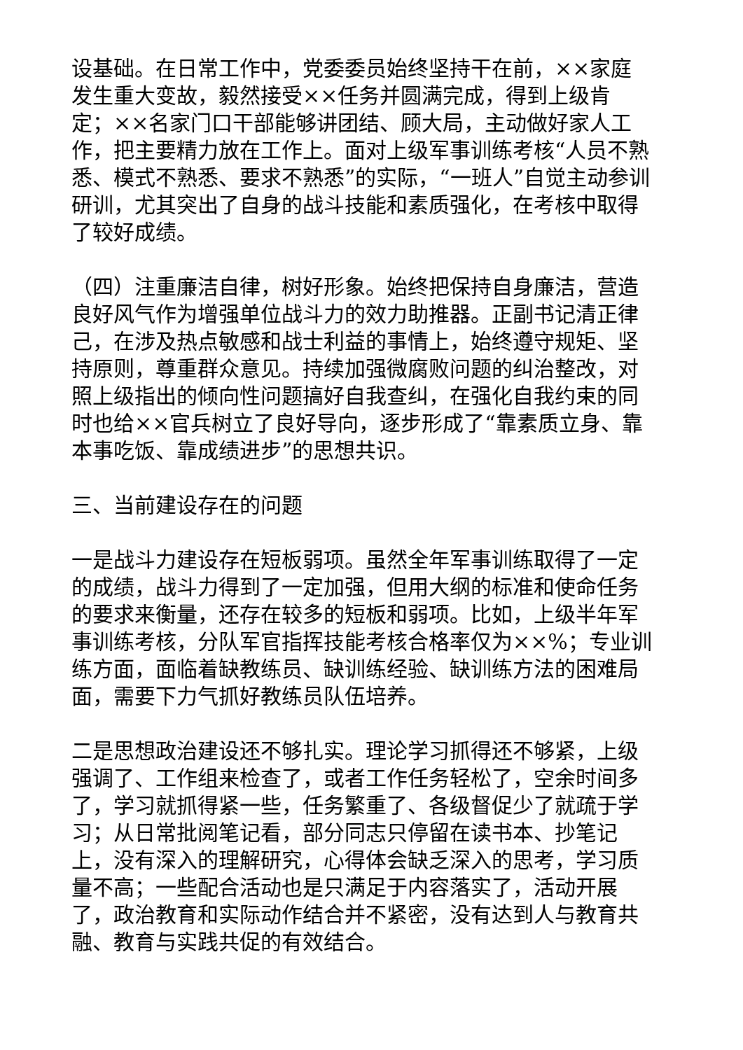设基础。在日常工作中，党委委员始终坚持干在前，××家庭发生重大变故，毅然接受××任务并圆满完成，得到上级肯定；××名家门口干部能够讲团结、顾大局，主动做好家人工作，把主要精力放在工作上。面对上级军事训练考核“人员不熟悉、模式不熟悉、要求不熟悉”的实际，“一班人”自觉主动参训研训，尤其突出了自身的战斗技能和素质强化，在考核中取得了较好成绩。
（四）注重廉洁自律，树好形象。始终把保持自身廉洁，营造良好风气作为增强单位战斗力的效力助推器。正副书记清正律己，在涉及热点敏感和战士利益的事情上，始终遵守规矩、坚持原则，尊重群众意见。持续加强微腐败问题的纠治整改，对照上级指出的倾向性问题搞好自我查纠，在强化自我约束的同时也给××官兵树立了良好导向，逐步形成了“靠素质立身、靠本事吃饭、靠成绩进步”的思想共识。
三、当前建设存在的问题
一是战斗力建设存在短板弱项。虽然全年军事训练取得了一定的成绩，战斗力得到了一定加强，但用大纲的标准和使命任务的要求来衡量，还存在较多的短板和弱项。比如，上级半年军事训练考核，分队军官指挥技能考核合格率仅为××%；专业训练方面，面临着缺教练员、缺训练经验、缺训练方法的困难局面，需要下力气抓好教练员队伍培养。
二是思想政治建设还不够扎实。理论学习抓得还不够紧，上级强调了、工作组来检查了，或者工作任务轻松了，空余时间多了，学习就抓得紧一些，任务繁重了、各级督促少了就疏于学习；从日常批阅笔记看，部分同志只停留在读书本、抄笔记上，没有深入的理解研究，心得体会缺乏深入的思考，学习质量不高；一些配合活动也是只满足于内容落实了，活动开展了，政治教育和实际动作结合并不紧密，没有达到人与教育共融、教育与实践共促的有效结合。